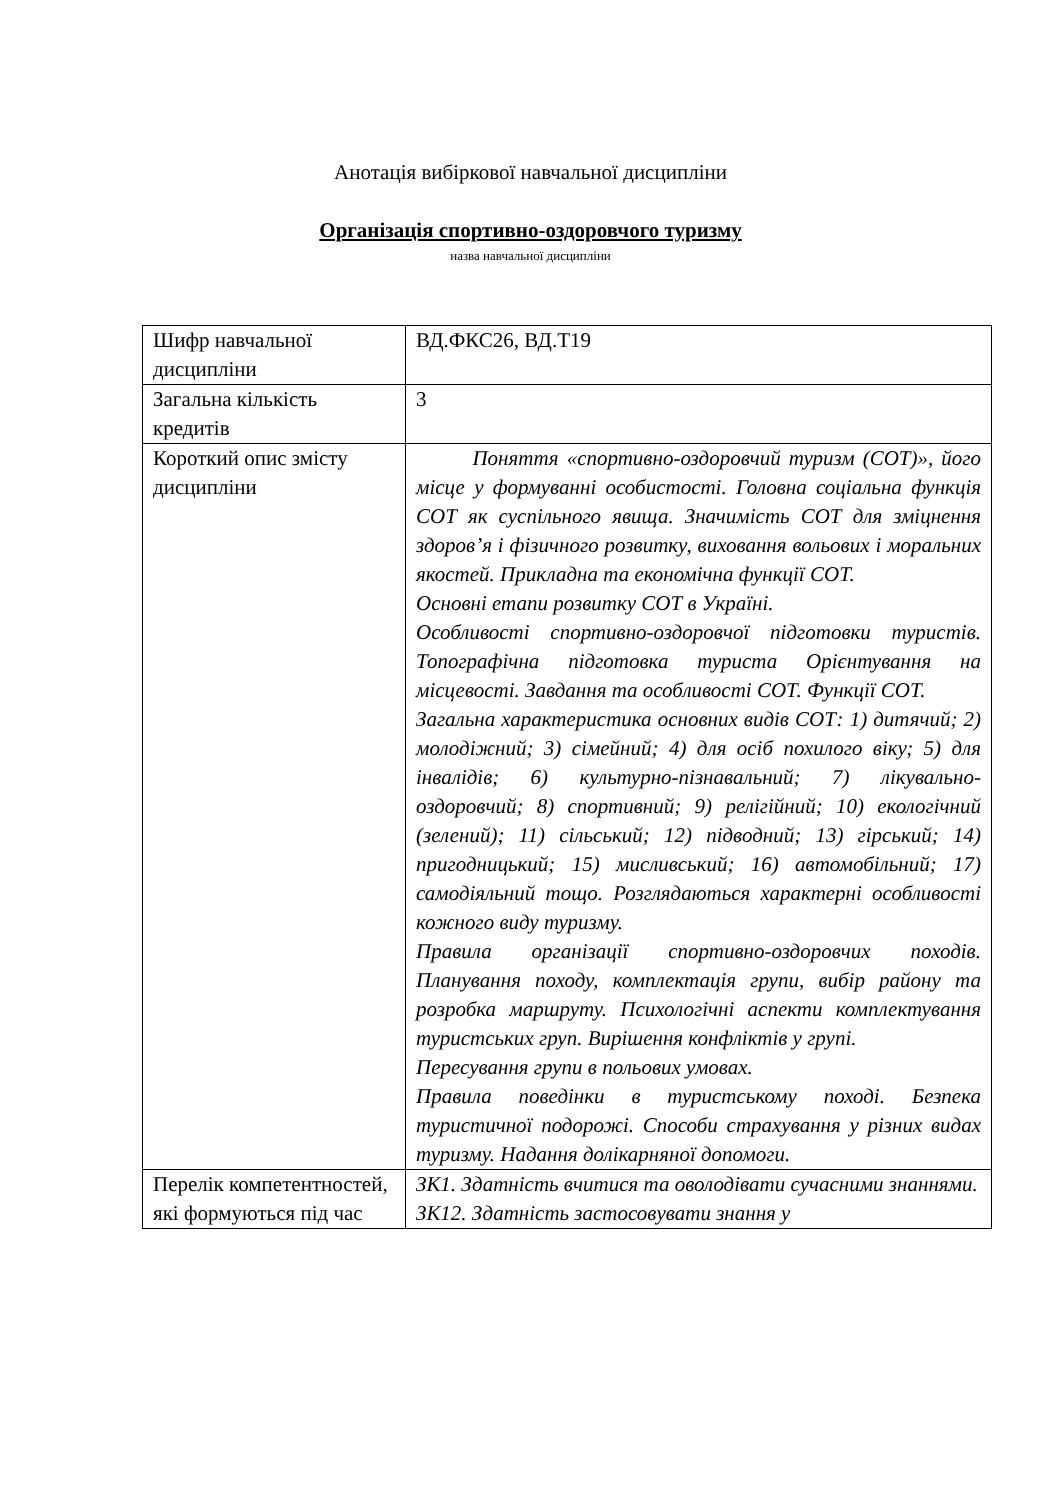Анотація вибіркової навчальної дисципліни
Організація спортивно-оздоровчого туризму
назва навчальної дисципліни
| Шифр навчальної дисципліни | ВД.ФКС26, ВД.Т19 |
| Загальна кількість кредитів | 3 |
| Короткий опис змісту дисципліни | Поняття «спортивно-оздоровчий туризм (СОТ)», його місце у формуванні особистості. Головна соціальна функція СОТ як суспільного явища. Значимість СОТ для зміцнення здоров’я і фізичного розвитку, виховання вольових і моральних якостей. Прикладна та економічна функції СОТ. Основні етапи розвитку СОТ в Україні. Особливості спортивно-оздоровчої підготовки туристів. Топографічна підготовка туриста Орієнтування на місцевості. Завдання та особливості СОТ. Функції СОТ. Загальна характеристика основних видів СОТ: 1) дитячий; 2) молодіжний; 3) сімейний; 4) для осіб похилого віку; 5) для інвалідів; 6) культурно-пізнавальний; 7) лікувально-оздоровчий; 8) спортивний; 9) релігійний; 10) екологічний (зелений); 11) сільський; 12) підводний; 13) гірський; 14) пригодницький; 15) мисливський; 16) автомобільний; 17) самодіяльний тощо. Розглядаються характерні особливості кожного виду туризму. Правила організації спортивно-оздоровчих походів. Планування походу, комплектація групи, вибір району та розробка маршруту. Психологічні аспекти комплектування туристських груп. Вирішення конфліктів у групі. Пересування групи в польових умовах. Правила поведінки в туристському поході. Безпека туристичної подорожі. Способи страхування у різних видах туризму. Надання долікарняної допомоги. |
| Перелік компетентностей, які формуються під час | ЗК1. Здатність вчитися та оволодівати сучасними знаннями. ЗК12. Здатність застосовувати знання у |